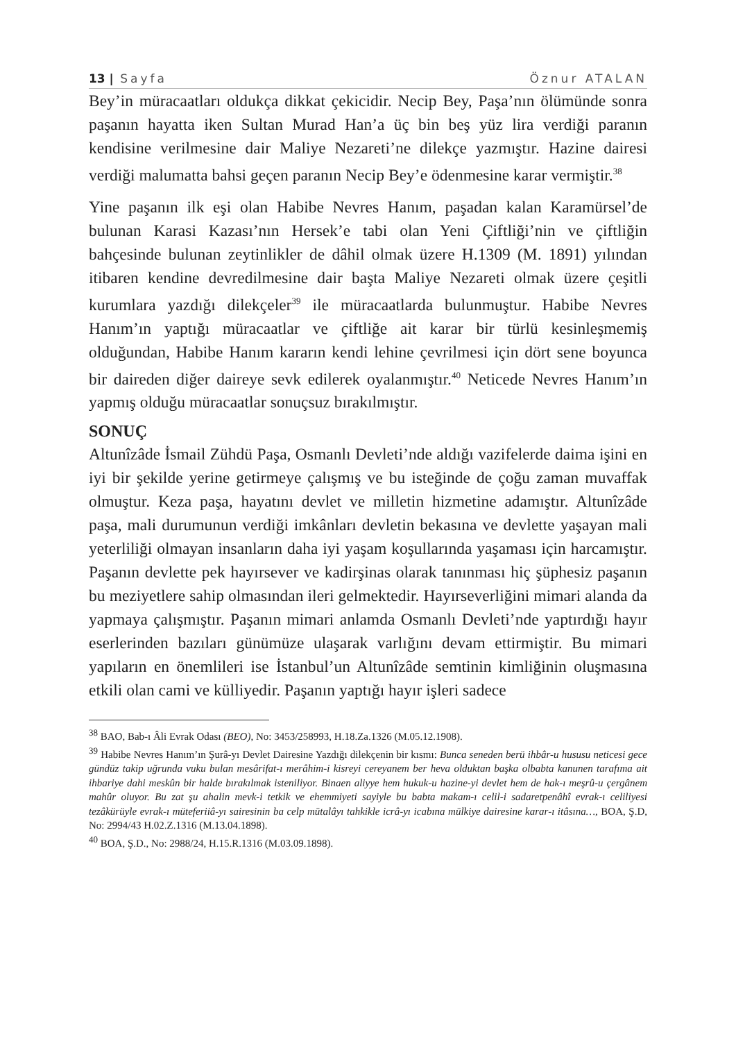13 | Sayfa Öznur ATALAN
Bey’in müracaatları oldukça dikkat çekicidir. Necip Bey, Paşa’nın ölümünde sonra paşanın hayatta iken Sultan Murad Han’a üç bin beş yüz lira verdiği paranın kendisine verilmesine dair Maliye Nezareti’ne dilekçe yazmıştır. Hazine dairesi verdiği malumatta bahsi geçen paranın Necip Bey’e ödenmesine karar vermiştir.<sup>38</sup>
Yine paşanın ilk eşi olan Habibe Nevres Hanım, paşadan kalan Karamürsel’de bulunan Karasi Kazası’nın Hersek’e tabi olan Yeni Çiftliği’nin ve çiftliğin bahçesinde bulunan zeytinlikler de dâhil olmak üzere H.1309 (M. 1891) yılından itibaren kendine devredilmesine dair başta Maliye Nezareti olmak üzere çeşitli kurumlara yazdığı dilekçeler<sup>39</sup> ile müracaatlarda bulunmuştur. Habibe Nevres Hanım’ın yaptığı müracaatlar ve çiftliğe ait karar bir türlü kesinleşmemiş olduğundan, Habibe Hanım kararın kendi lehine çevrilmesi için dört sene boyunca bir daireden diğer daireye sevk edilerek oyalanmıştır.<sup>40</sup> Neticede Nevres Hanım’ın yapmış olduğu müracaatlar sonuçsuz bırakılmıştır.
SONUÇ
Altunîzâde İsmail Zühdü Paşa, Osmanlı Devleti’nde aldığı vazifelerde daima işini en iyi bir şekilde yerine getirmeye çalışmış ve bu isteğinde de çoğu zaman muvaffak olmuştur. Keza paşa, hayatını devlet ve milletin hizmetine adamıştır. Altunîzâde paşa, mali durumunun verdiği imkânları devletin bekasına ve devlette yaşayan mali yeterliliği olmayan insanların daha iyi yaşam koşullarında yaşaması için harcamıştır. Paşanın devlette pek hayırsever ve kadirşinas olarak tanınması hiç şüphesiz paşanın bu meziyetlere sahip olmasından ileri gelmektedir. Hayırseverliğini mimari alanda da yapmaya çalışmıştır. Paşanın mimari anlamda Osmanlı Devleti’nde yaptırdığı hayır eserlerinden bazıları günümüze ulaşarak varlığını devam ettirmiştir. Bu mimari yapıların en önemlileri ise İstanbul’un Altunîzâde semtinin kimliğinin oluşmasına etkili olan cami ve külliyedir. Paşanın yaptığı hayır işleri sadece
<sup>38</sup> BAO, Bab-ı Âli Evrak Odası (BEO), No: 3453/258993, H.18.Za.1326 (M.05.12.1908).
<sup>39</sup> Habibe Nevres Hanım’ın Şurâ-yı Devlet Dairesine Yazdığı dilekçenin bir kısmı: Bunca seneden berü ihbâr-u hususu neticesi gece gündüz takip uğrunda vuku bulan mesârifat-ı merâhim-i kisreyi cereyanem ber heva olduktan başka olbabta kanunen tarafıma ait ihbariye dahi meskûn bir halde bırakılmak isteniliyor. Binaen aliyye hem hukuk-u hazine-yi devlet hem de hak-ı meşrû-u çergânem mahûr oluyor. Bu zat şu ahalin mevk-i tetkik ve ehemmiyeti sayiyle bu babta makam-ı celil-i sadaretpenâhî evrak-ı celiliyesi tezâkürüyle evrak-ı müteferiiâ-yı sairesinin ba celp mütalâyı tahkikle icrâ-yı icabına mülkiye dairesine karar-ı itâsına…, BOA, Ş.D, No: 2994/43 H.02.Z.1316 (M.13.04.1898).
<sup>40</sup> BOA, Ş.D., No: 2988/24, H.15.R.1316 (M.03.09.1898).